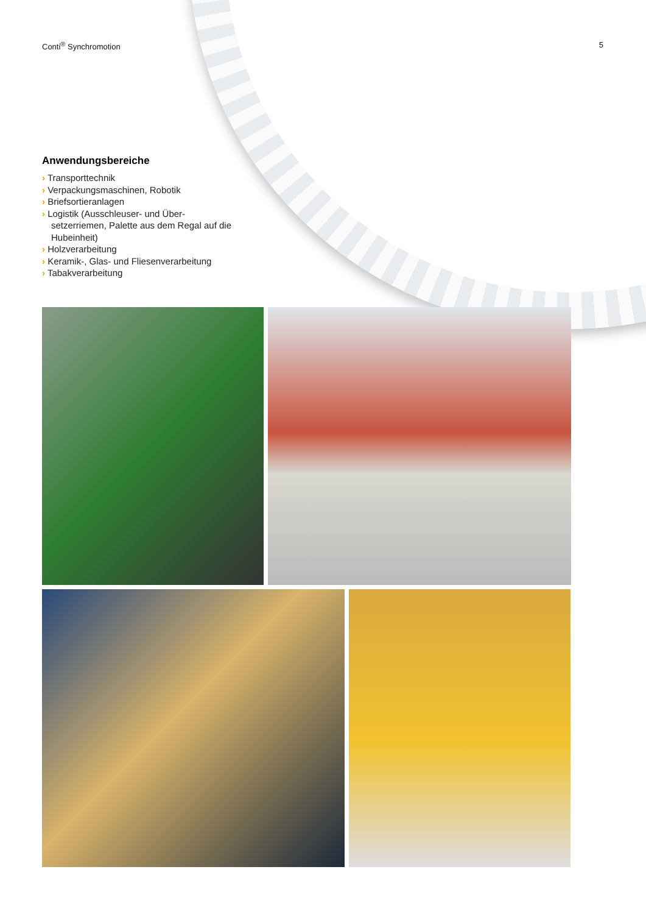Conti<sup>®</sup> Synchromotion 5
Anwendungsbereiche
› Transporttechnik
› Verpackungsmaschinen, Robotik
› Briefsortieranlagen
› Logistik (Ausschleuser- und Über­setzerriemen, Palette aus dem Regal auf die Hubeinheit)
› Holzverarbeitung
› Keramik-, Glas- und Fliesenverarbeitung
› Tabakverarbeitung